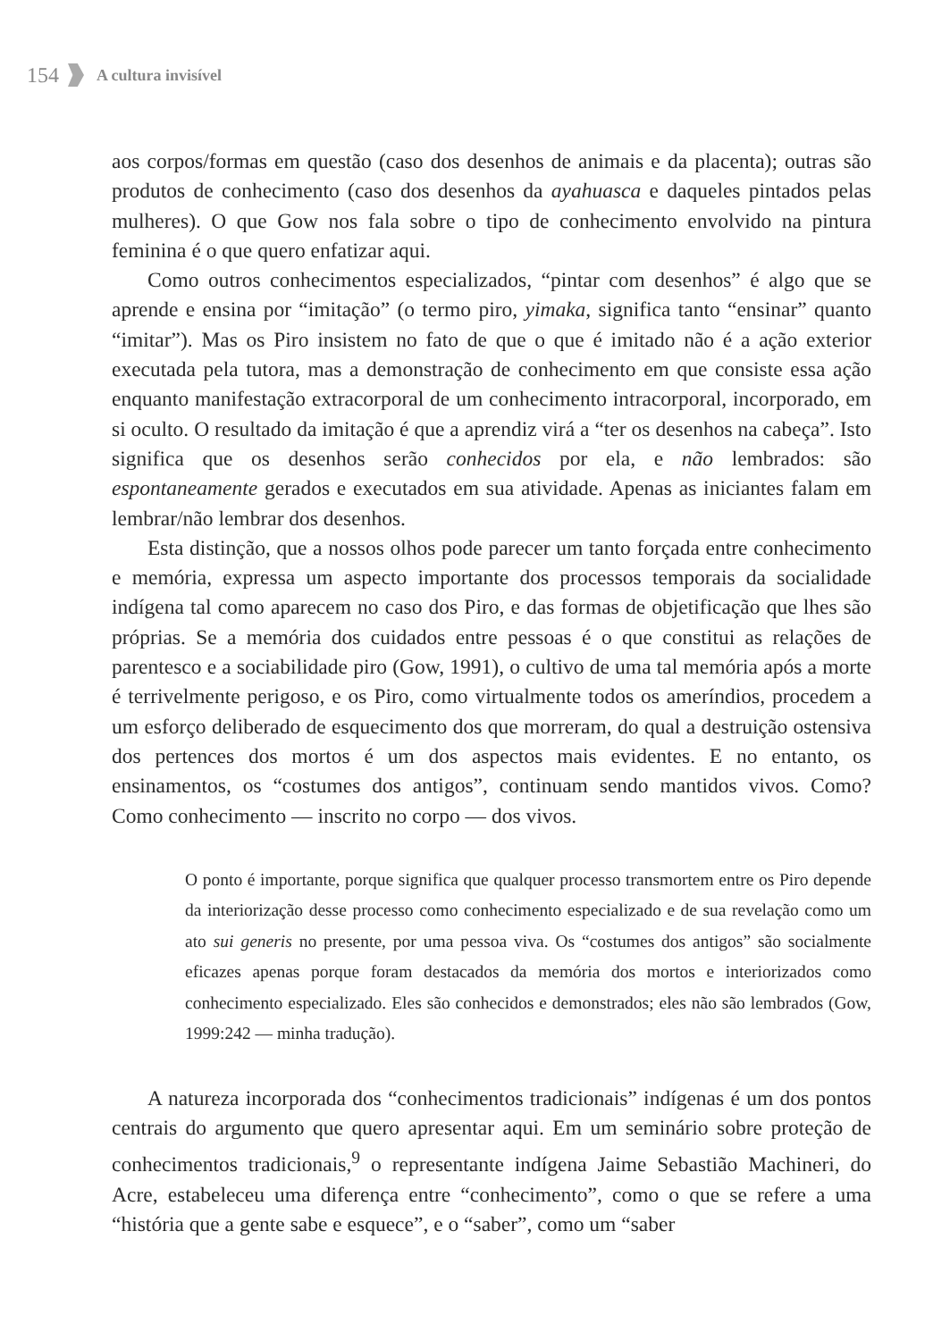154 A cultura invisível
aos corpos/formas em questão (caso dos desenhos de animais e da placenta); outras são produtos de conhecimento (caso dos desenhos da ayahuasca e daqueles pintados pelas mulheres). O que Gow nos fala sobre o tipo de conhecimento envolvido na pintura feminina é o que quero enfatizar aqui.
Como outros conhecimentos especializados, “pintar com desenhos” é algo que se aprende e ensina por “imitação” (o termo piro, yimaka, significa tanto “ensinar” quanto “imitar”). Mas os Piro insistem no fato de que o que é imitado não é a ação exterior executada pela tutora, mas a demonstração de conhecimento em que consiste essa ação enquanto manifestação extracorporal de um conhecimento intracorporal, incorporado, em si oculto. O resultado da imitação é que a aprendiz virá a “ter os desenhos na cabeça”. Isto significa que os desenhos serão conhecidos por ela, e não lembrados: são espontaneamente gerados e executados em sua atividade. Apenas as iniciantes falam em lembrar/não lembrar dos desenhos.
Esta distinção, que a nossos olhos pode parecer um tanto forçada entre conhecimento e memória, expressa um aspecto importante dos processos temporais da socialidade indígena tal como aparecem no caso dos Piro, e das formas de objetificação que lhes são próprias. Se a memória dos cuidados entre pessoas é o que constitui as relações de parentesco e a sociabilidade piro (Gow, 1991), o cultivo de uma tal memória após a morte é terrivelmente perigoso, e os Piro, como virtualmente todos os ameríndios, procedem a um esforço deliberado de esquecimento dos que morreram, do qual a destruição ostensiva dos pertences dos mortos é um dos aspectos mais evidentes. E no entanto, os ensinamentos, os “costumes dos antigos”, continuam sendo mantidos vivos. Como? Como conhecimento — inscrito no corpo — dos vivos.
O ponto é importante, porque significa que qualquer processo transmortem entre os Piro depende da interiorização desse processo como conhecimento especializado e de sua revelação como um ato sui generis no presente, por uma pessoa viva. Os “costumes dos antigos” são socialmente eficazes apenas porque foram destacados da memória dos mortos e interiorizados como conhecimento especializado. Eles são conhecidos e demonstrados; eles não são lembrados (Gow, 1999:242 — minha tradução).
A natureza incorporada dos “conhecimentos tradicionais” indígenas é um dos pontos centrais do argumento que quero apresentar aqui. Em um seminário sobre proteção de conhecimentos tradicionais,<sup>9</sup> o representante indígena Jaime Sebastião Machineri, do Acre, estabeleceu uma diferença entre “conhecimento”, como o que se refere a uma “história que a gente sabe e esquece”, e o “saber”, como um “saber